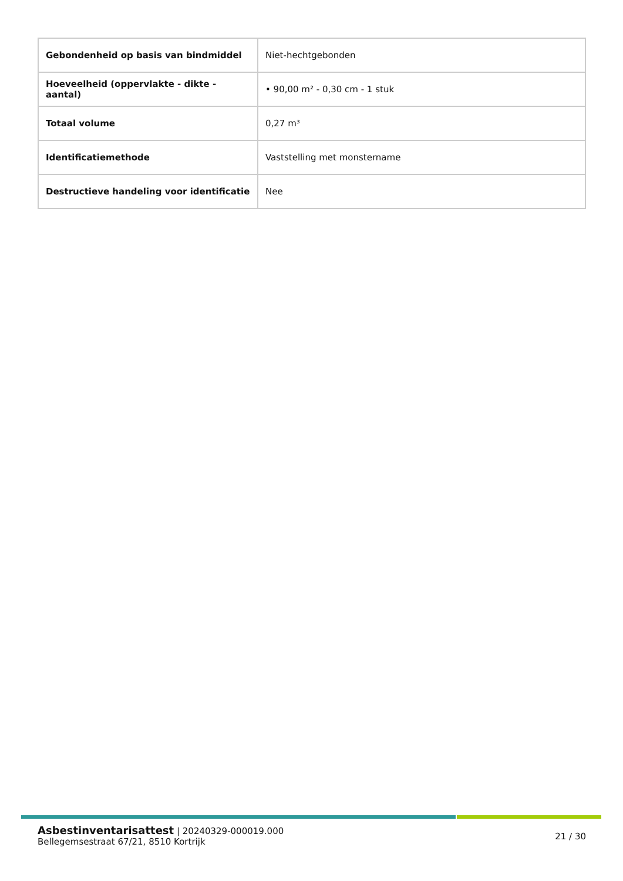| Gebondenheid op basis van bindmiddel | Niet-hechtgebonden |
| Hoeveelheid (oppervlakte - dikte - aantal) | • 90,00 m² - 0,30 cm - 1 stuk |
| Totaal volume | 0,27 m³ |
| Identificatiemethode | Vaststelling met monstername |
| Destructieve handeling voor identificatie | Nee |
Asbestinventarisattest | 20240329-000019.000
Bellegemsestraat 67/21, 8510 Kortrijk
21 / 30